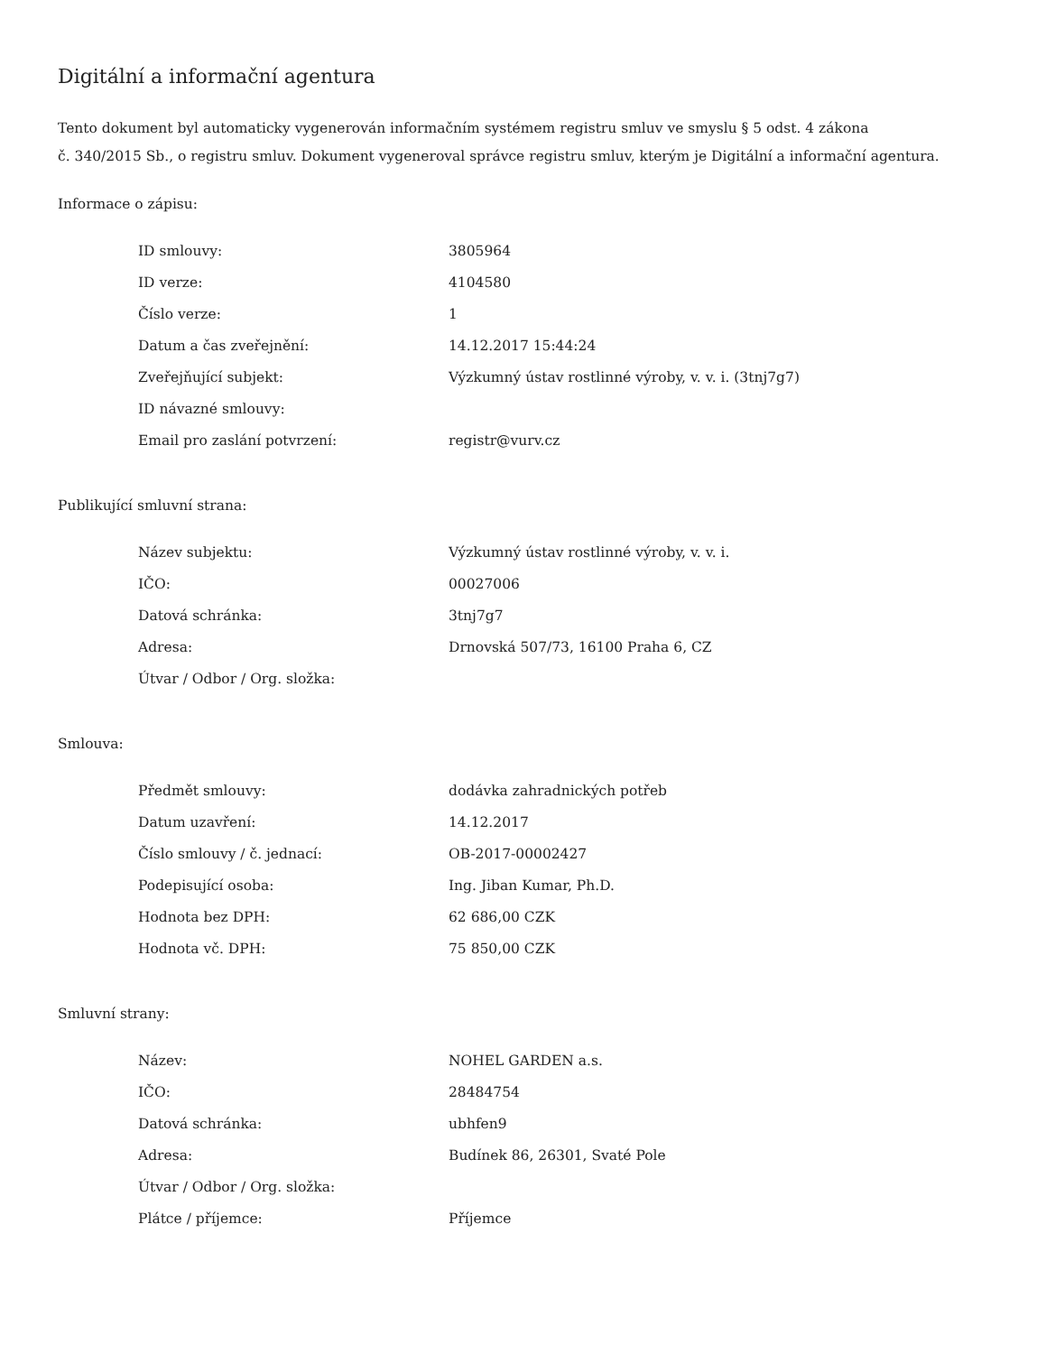Digitální a informační agentura
Tento dokument byl automaticky vygenerován informačním systémem registru smluv ve smyslu § 5 odst. 4 zákona
č. 340/2015 Sb., o registru smluv. Dokument vygeneroval správce registru smluv, kterým je Digitální a informační agentura.
Informace o zápisu:
| ID smlouvy: | 3805964 |
| ID verze: | 4104580 |
| Číslo verze: | 1 |
| Datum a čas zveřejnění: | 14.12.2017 15:44:24 |
| Zveřejňující subjekt: | Výzkumný ústav rostlinné výroby, v. v. i. (3tnj7g7) |
| ID návazné smlouvy: | |
| Email pro zaslání potvrzení: | registr@vurv.cz |
Publikující smluvní strana:
| Název subjektu: | Výzkumný ústav rostlinné výroby, v. v. i. |
| IČO: | 00027006 |
| Datová schránka: | 3tnj7g7 |
| Adresa: | Drnovská 507/73, 16100 Praha 6, CZ |
| Útvar / Odbor / Org. složka: | |
Smlouva:
| Předmět smlouvy: | dodávka zahradnických potřeb |
| Datum uzavření: | 14.12.2017 |
| Číslo smlouvy / č. jednací: | OB-2017-00002427 |
| Podepisující osoba: | Ing. Jiban Kumar, Ph.D. |
| Hodnota bez DPH: | 62 686,00 CZK |
| Hodnota vč. DPH: | 75 850,00 CZK |
Smluvní strany:
| Název: | NOHEL GARDEN a.s. |
| IČO: | 28484754 |
| Datová schránka: | ubhfen9 |
| Adresa: | Budínek 86, 26301, Svaté Pole |
| Útvar / Odbor / Org. složka: | |
| Plátce / příjemce: | Příjemce |